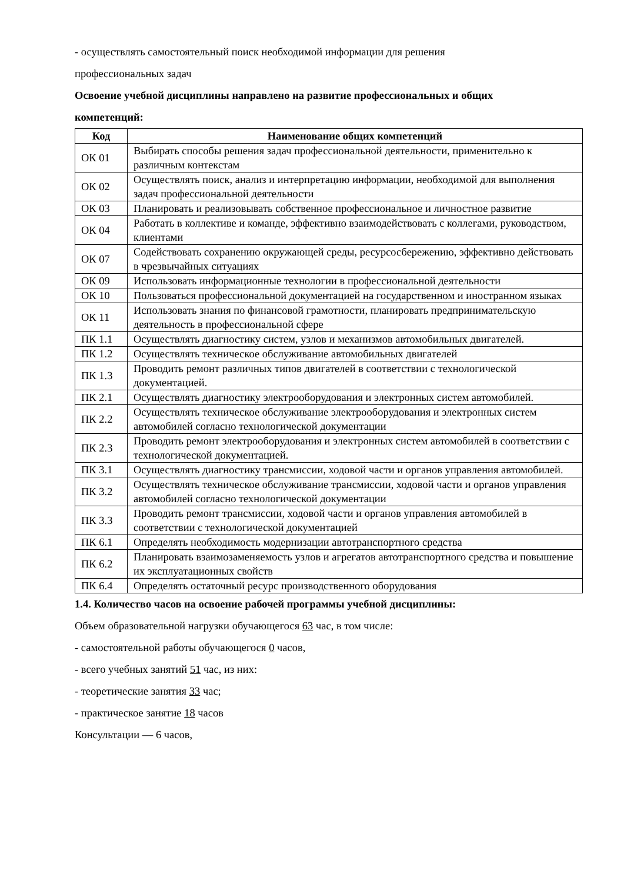- осуществлять самостоятельный поиск необходимой информации для решения
профессиональных задач
Освоение учебной дисциплины направлено на развитие профессиональных и общих
компетенций:
| Код | Наименование общих компетенций |
| --- | --- |
| ОК 01 | Выбирать способы решения задач профессиональной деятельности, применительно к различным контекстам |
| ОК 02 | Осуществлять поиск, анализ и интерпретацию информации, необходимой для выполнения задач профессиональной деятельности |
| ОК 03 | Планировать и реализовывать собственное профессиональное и личностное развитие |
| ОК 04 | Работать в коллективе и команде, эффективно взаимодействовать с коллегами, руководством, клиентами |
| ОК 07 | Содействовать сохранению окружающей среды, ресурсосбережению, эффективно действовать в чрезвычайных ситуациях |
| ОК 09 | Использовать информационные технологии в профессиональной деятельности |
| ОК 10 | Пользоваться профессиональной документацией на государственном и иностранном языках |
| ОК 11 | Использовать знания по финансовой грамотности, планировать предпринимательскую деятельность в профессиональной сфере |
| ПК 1.1 | Осуществлять диагностику систем, узлов и механизмов автомобильных двигателей. |
| ПК 1.2 | Осуществлять техническое обслуживание автомобильных двигателей |
| ПК 1.3 | Проводить ремонт различных типов двигателей в соответствии с технологической документацией. |
| ПК 2.1 | Осуществлять диагностику электрооборудования и электронных систем автомобилей. |
| ПК 2.2 | Осуществлять техническое обслуживание электрооборудования и электронных систем автомобилей согласно технологической документации |
| ПК 2.3 | Проводить ремонт электрооборудования и электронных систем автомобилей в соответствии с технологической документацией. |
| ПК 3.1 | Осуществлять диагностику трансмиссии, ходовой части и органов управления автомобилей. |
| ПК 3.2 | Осуществлять техническое обслуживание трансмиссии, ходовой части и органов управления автомобилей согласно технологической документации |
| ПК 3.3 | Проводить ремонт трансмиссии, ходовой части и органов управления автомобилей в соответствии с технологической документацией |
| ПК 6.1 | Определять необходимость модернизации автотранспортного средства |
| ПК 6.2 | Планировать взаимозаменяемость узлов и агрегатов автотранспортного средства и повышение их эксплуатационных свойств |
| ПК 6.4 | Определять остаточный ресурс производственного оборудования |
1.4. Количество часов на освоение рабочей программы учебной дисциплины:
Объем образовательной нагрузки обучающегося 63 час, в том числе:
- самостоятельной работы обучающегося 0 часов,
- всего учебных занятий 51 час, из них:
- теоретические занятия 33 час;
- практическое занятие 18 часов
Консультации — 6 часов,